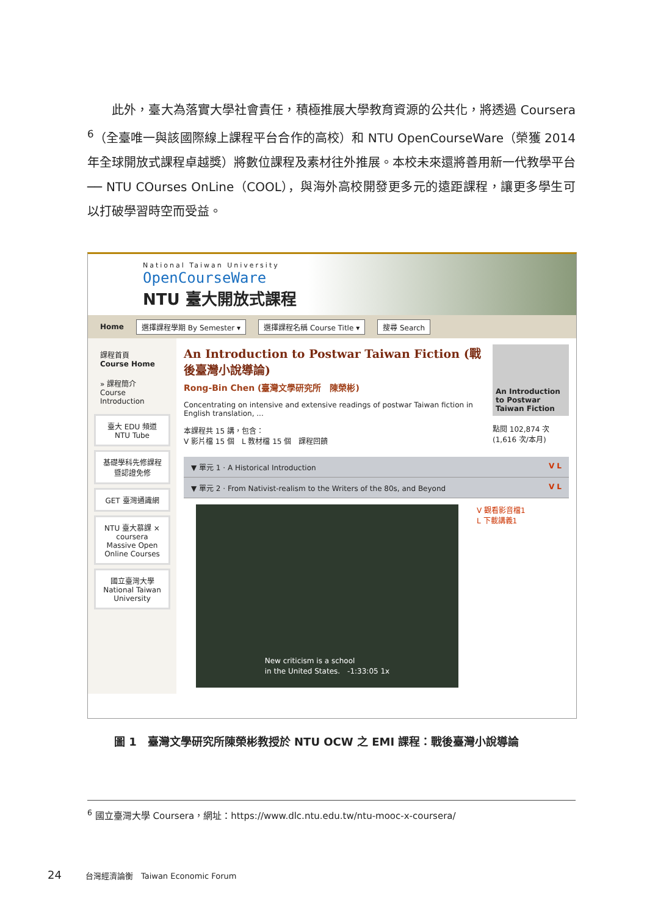此外，臺大為落實大學社會責任，積極推展大學教育資源的公共化，將透過 Coursera <sup>6</sup>（全臺唯一與該國際線上課程平台合作的高校）和 NTU OpenCourseWare（榮獲 2014 年全球開放式課程卓越獎）將數位課程及素材往外推展。本校未來還將善用新一代教學平台── NTU COurses OnLine（COOL），與海外高校開發更多元的遠距課程，讓更多學生可以打破學習時空而受益。
National Taiwan University
OpenCourseWare
NTU 臺大開放式課程
Home 選擇課程學期 By Semester ▾ 選擇課程名稱 Course Title ▾ 搜尋 Search
課程首頁
Course Home
» 課程簡介
Course Introduction
臺大 EDU 頻道
NTU Tube
基礎學科先修課程
暨認證免修
GET 臺灣通識網
NTU 臺大慕課 × coursera
Massive Open Online Courses
國立臺灣大學
National Taiwan University
An Introduction to Postwar Taiwan Fiction (戰後臺灣小說導論)
Rong-Bin Chen (臺灣文學研究所　陳榮彬)
Concentrating on intensive and extensive readings of postwar Taiwan fiction in English translation, ...
本課程共 15 講，包含：
V 影片檔 15 個　L 教材檔 15 個　課程回饋
An Introduction to Postwar Taiwan Fiction
點閱 102,874 次 (1,616 次/本月)
▼ 單元 1 · A Historical Introduction V L
▼ 單元 2 · From Nativist-realism to the Writers of the 80s, and Beyond V L
New criticism is a school
in the United States.　-1:33:05 1x
V 觀看影音檔1
L 下載講義1
圖 1　臺灣文學研究所陳榮彬教授於 NTU OCW 之 EMI 課程：戰後臺灣小說導論
<sup>6</sup> 國立臺灣大學 Coursera，網址：https://www.dlc.ntu.edu.tw/ntu-mooc-x-coursera/
24　　　台灣經濟論衡　Taiwan Economic Forum